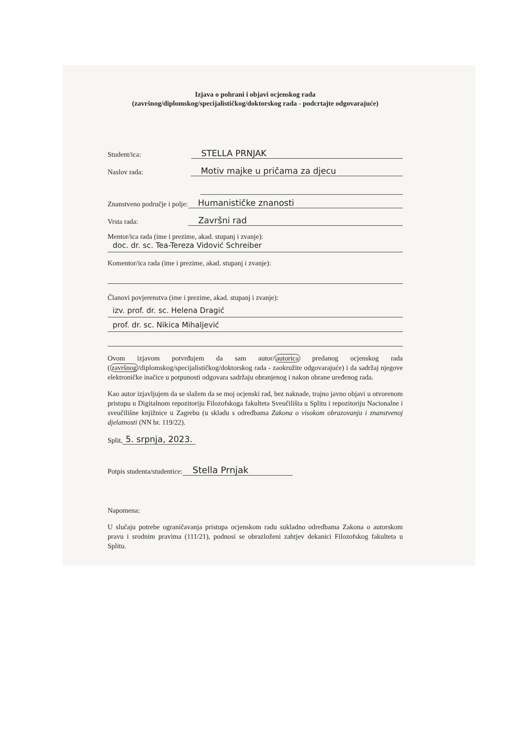Izjava o pohrani i objavi ocjenskog rada
(završnog/diplomskog/specijalističkog/doktorskog rada - podcrtajte odgovarajuće)
Student/ica: STELLA PRNJAK
Naslov rada: Motiv majke u pričama za djecu
Znanstveno područje i polje: Humanističke znanosti
Vrsta rada: Završni rad
Mentor/ica rada (ime i prezime, akad. stupanj i zvanje):
doc. dr. sc. Tea-Tereza Vidović Schreiber
Komentor/ica rada (ime i prezime, akad. stupanj i zvanje):
Članovi povjerenstva (ime i prezime, akad. stupanj i zvanje):
izv. prof. dr. sc. Helena Dragić
prof. dr. sc. Nikica Mihaljević
Ovom izjavom potvrđujem da sam autor/autorica predanog ocjenskog rada (završnog/diplomskog/specijalističkog/doktorskog rada - zaokružite odgovarajuće) i da sadržaj njegove elektroničke inačice u potpunosti odgovara sadržaju obranjenog i nakon obrane uređenog rada.
Kao autor izjavljujem da se slažem da se moj ocjenski rad, bez naknade, trajno javno objavi u otvorenom pristupu u Digitalnom repozitoriju Filozofskoga fakulteta Sveučilišta u Splitu i repozitoriju Nacionalne i sveučilišne knjižnice u Zagrebu (u skladu s odredbama Zakona o visokom obrazovanju i znanstvenoj djelatnosti (NN br. 119/22).
Split, 5. srpnja, 2023.
Potpis studenta/studentice: Stella Prnjak
Napomena:
U slučaju potrebe ograničavanja pristupa ocjenskom radu sukladno odredbama Zakona o autorskom pravu i srodnim pravima (111/21), podnosi se obrazloženi zahtjev dekanici Filozofskog fakulteta u Splitu.